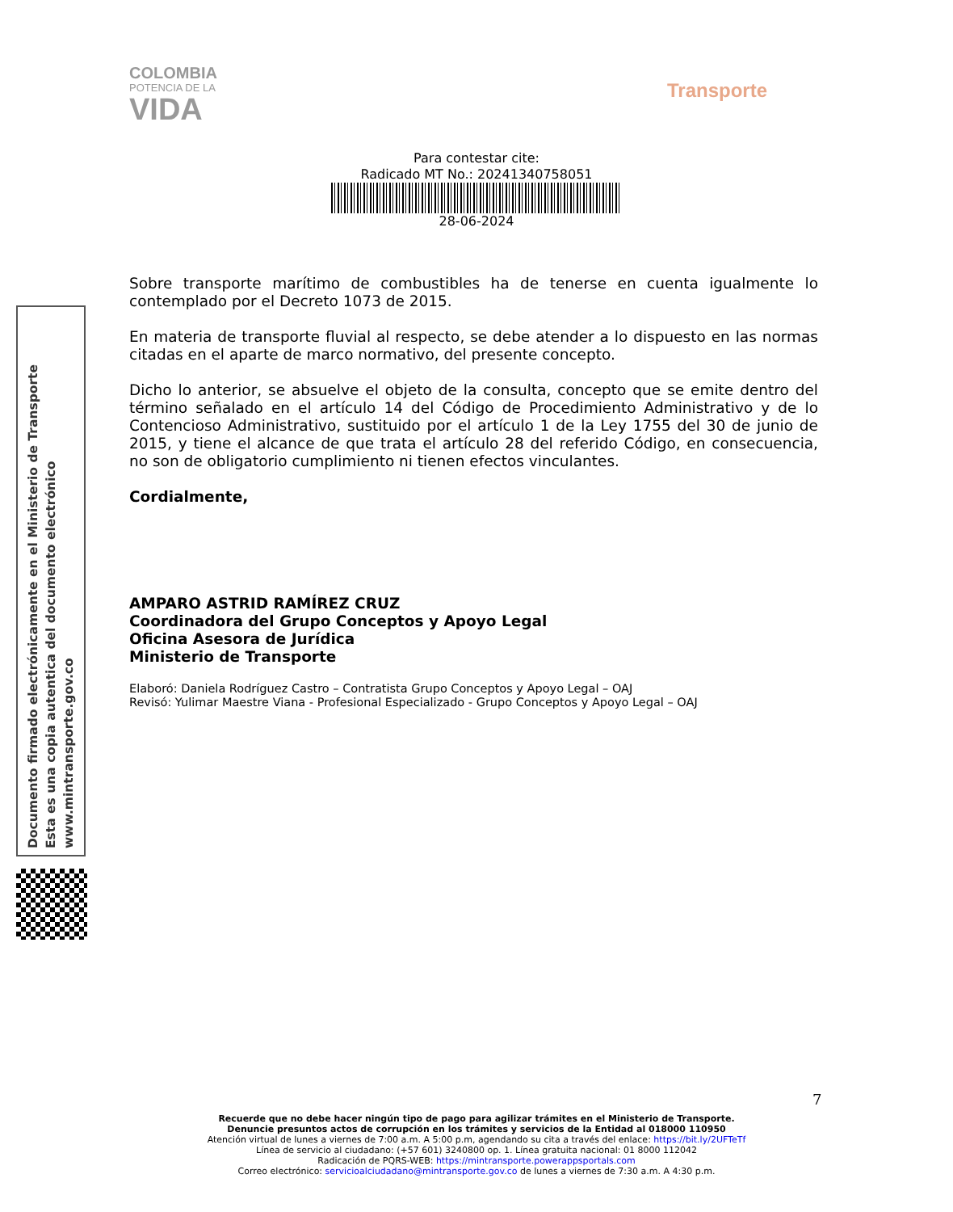COLOMBIA
POTENCIA DE LA
VIDA
Transporte
Para contestar cite:
Radicado MT No.: 20241340758051
28-06-2024
Sobre transporte marítimo de combustibles ha de tenerse en cuenta igualmente lo contemplado por el Decreto 1073 de 2015.
En materia de transporte fluvial al respecto, se debe atender a lo dispuesto en las normas citadas en el aparte de marco normativo, del presente concepto.
Dicho lo anterior, se absuelve el objeto de la consulta, concepto que se emite dentro del término señalado en el artículo 14 del Código de Procedimiento Administrativo y de lo Contencioso Administrativo, sustituido por el artículo 1 de la Ley 1755 del 30 de junio de 2015, y tiene el alcance de que trata el artículo 28 del referido Código, en consecuencia, no son de obligatorio cumplimiento ni tienen efectos vinculantes.
Cordialmente,
AMPARO ASTRID RAMÍREZ CRUZ
Coordinadora del Grupo Conceptos y Apoyo Legal
Oficina Asesora de Jurídica
Ministerio de Transporte
Elaboró: Daniela Rodríguez Castro – Contratista Grupo Conceptos y Apoyo Legal – OAJ
Revisó: Yulimar Maestre Viana - Profesional Especializado - Grupo Conceptos y Apoyo Legal – OAJ
Documento firmado electrónicamente en el Ministerio de Transporte
Esta es una copia autentica del documento electrónico
www.mintransporte.gov.co
7
Recuerde que no debe hacer ningún tipo de pago para agilizar trámites en el Ministerio de Transporte.
Denuncie presuntos actos de corrupción en los trámites y servicios de la Entidad al 018000 110950
Atención virtual de lunes a viernes de 7:00 a.m. A 5:00 p.m, agendando su cita a través del enlace: https://bit.ly/2UFTeTf
Línea de servicio al ciudadano: (+57 601) 3240800 op. 1. Línea gratuita nacional: 01 8000 112042
Radicación de PQRS-WEB: https://mintransporte.powerappsportals.com
Correo electrónico: servicioalciudadano@mintransporte.gov.co de lunes a viernes de 7:30 a.m. A 4:30 p.m.